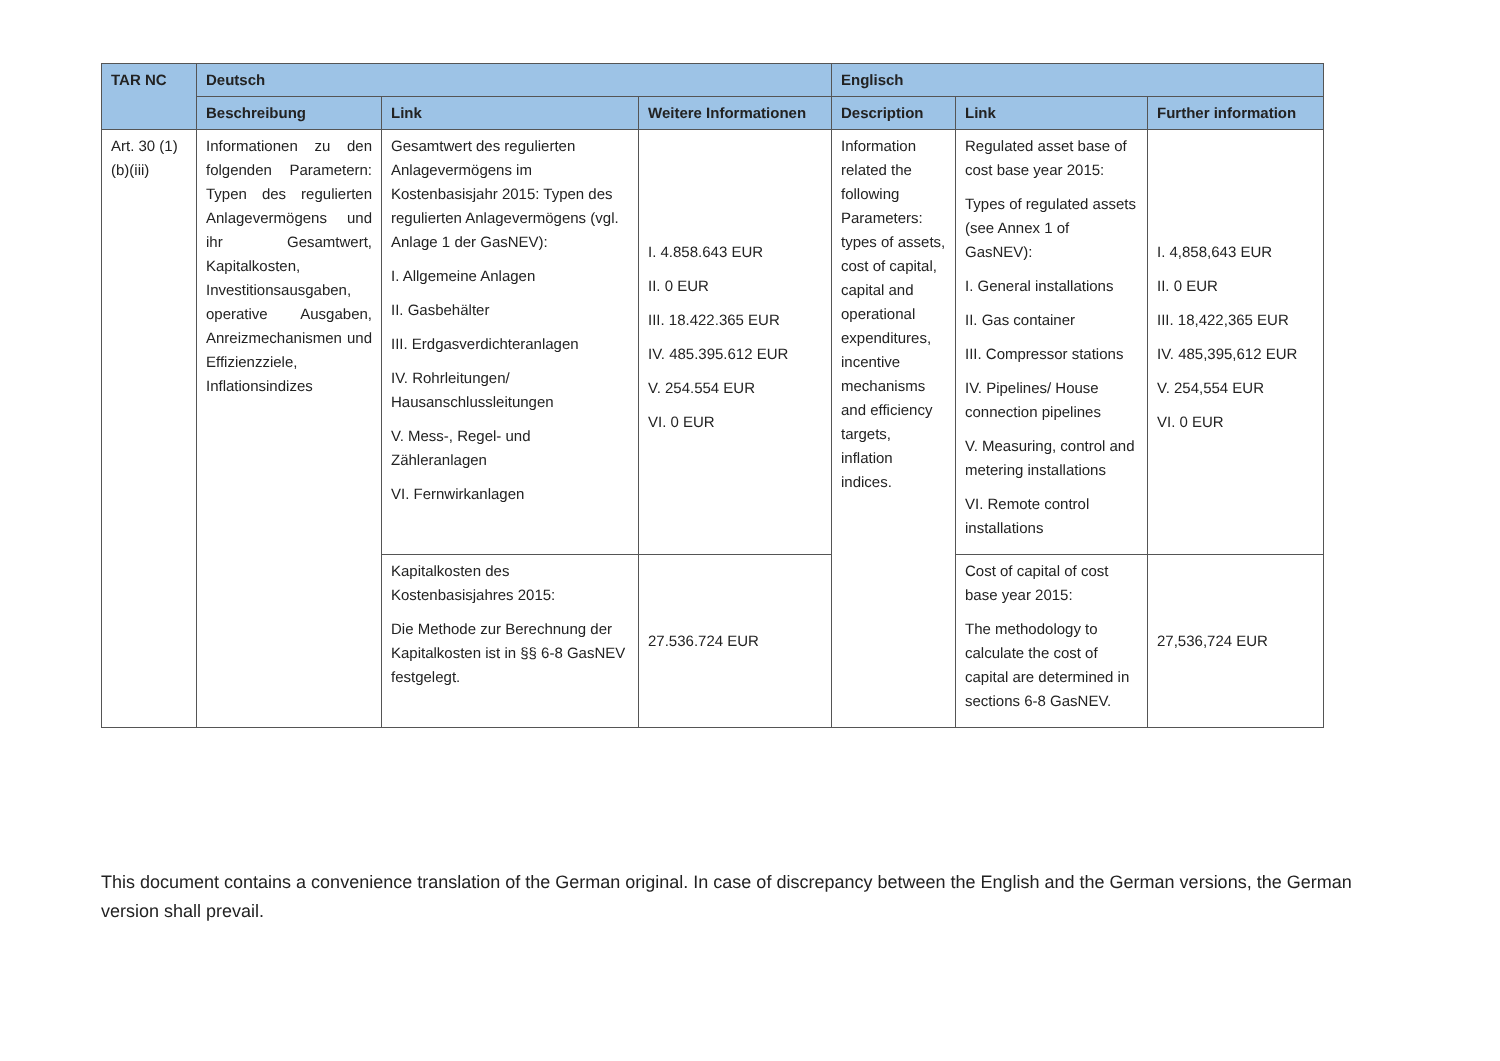| TAR NC | Deutsch | | | Englisch | | |
| --- | --- | --- | --- | --- | --- | --- |
| | Beschreibung | Link | Weitere Informationen | Description | Link | Further information |
| Art. 30 (1)(b)(iii) | Informationen zu den folgenden Parametern: Typen des regulierten Anlagevermögens und ihr Gesamtwert, Kapitalkosten, Investitionsausgaben, operative Ausgaben, Anreizmechanismen und Effizienzziele, Inflationsindizes | Gesamtwert des regulierten Anlagevermögens im Kostenbasisjahr 2015: Typen des regulierten Anlagevermögens (vgl. Anlage 1 der GasNEV): I. Allgemeine Anlagen II. Gasbehälter III. Erdgasverdichteranlagen IV. Rohrleitungen/ Hausanschlussleitungen V. Mess-, Regel- und Zähleranlagen VI. Fernwirkanlagen | I. 4.858.643 EUR II. 0 EUR III. 18.422.365 EUR IV. 485.395.612 EUR V. 254.554 EUR VI. 0 EUR | Information related the following Parameters: types of assets, cost of capital, capital and operational expenditures, incentive mechanisms and efficiency targets, inflation indices. | Regulated asset base of cost base year 2015: Types of regulated assets (see Annex 1 of GasNEV): I. General installations II. Gas container III. Compressor stations IV. Pipelines/ House connection pipelines V. Measuring, control and metering installations VI. Remote control installations | I. 4,858,643 EUR II. 0 EUR III. 18,422,365 EUR IV. 485,395,612 EUR V. 254,554 EUR VI. 0 EUR |
| | | Kapitalkosten des Kostenbasisjahres 2015: Die Methode zur Berechnung der Kapitalkosten ist in §§ 6-8 GasNEV festgelegt. | 27.536.724 EUR | | Cost of capital of cost base year 2015: The methodology to calculate the cost of capital are determined in sections 6-8 GasNEV. | 27,536,724 EUR |
This document contains a convenience translation of the German original. In case of discrepancy between the English and the German versions, the German version shall prevail.